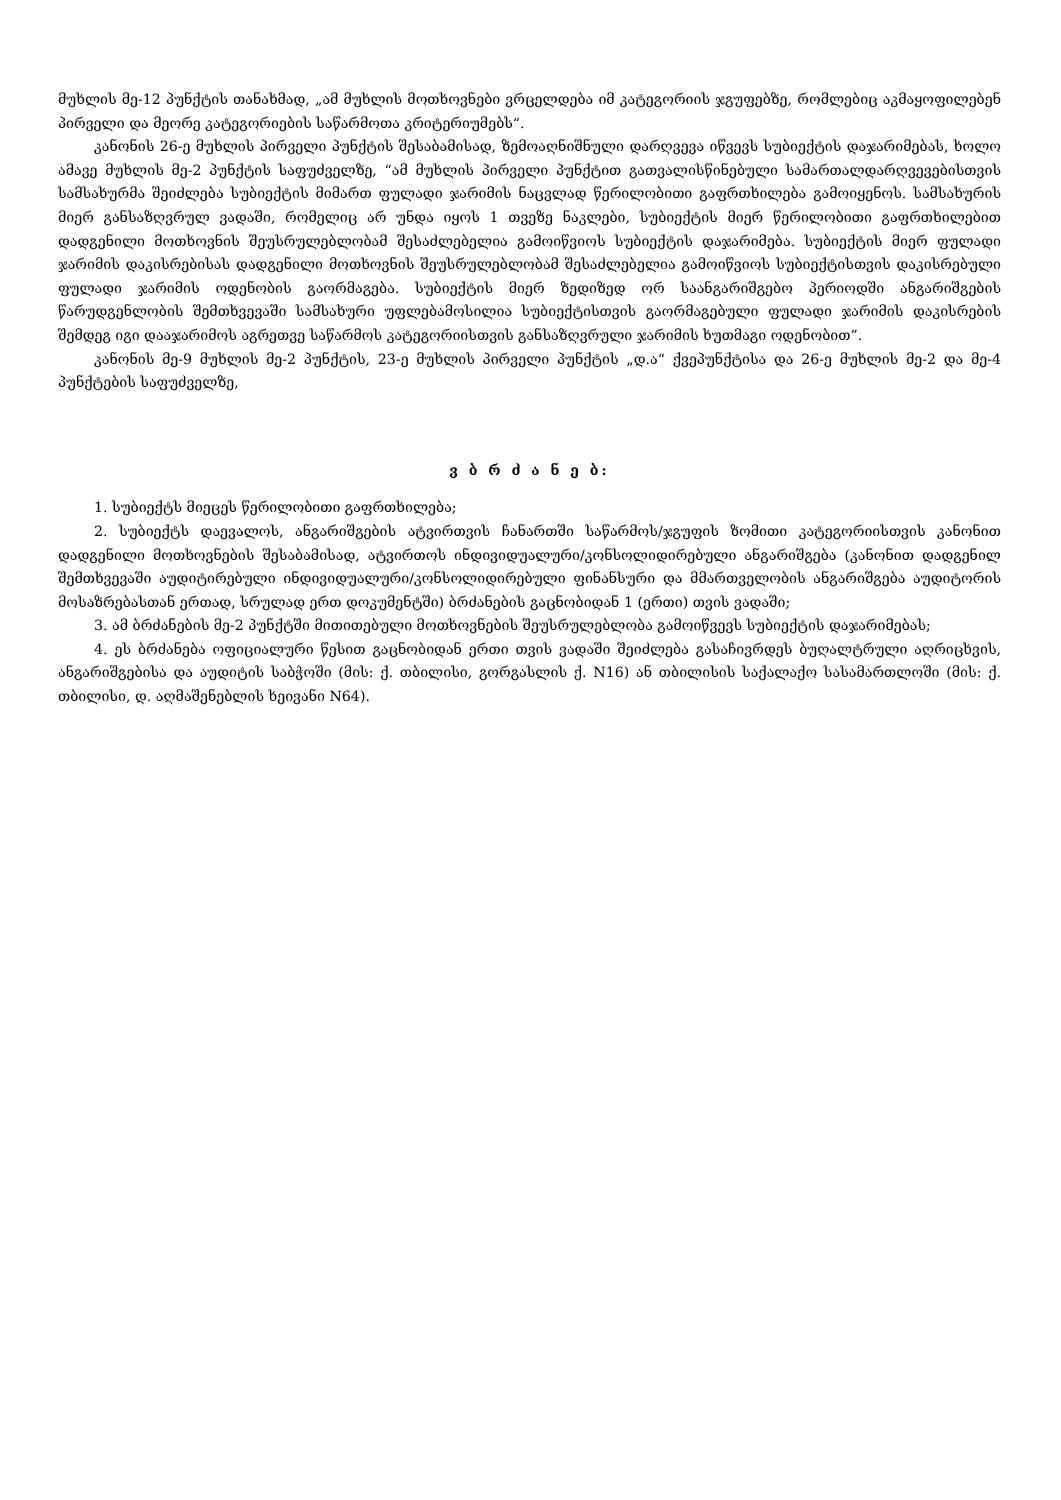მუხლის მე-12 პუნქტის თანახმად, „ამ მუხლის მოთხოვნები ვრცელდება იმ კატეგორიის ჯგუფებზე, რომლებიც აკმაყოფილებენ პირველი და მეორე კატეგორიების საწარმოთა კრიტერიუმებს“.
კანონის 26-ე მუხლის პირველი პუნქტის შესაბამისად, ზემოაღნიშნული დარღვევა იწვევს სუბიექტის დაჯარიმებას, ხოლო ამავე მუხლის მე-2 პუნქტის საფუძველზე, “ამ მუხლის პირველი პუნქტით გათვალისწინებული სამართალდარღვევებისთვის სამსახურმა შეიძლება სუბიექტის მიმართ ფულადი ჯარიმის ნაცვლად წერილობითი გაფრთხილება გამოიყენოს. სამსახურის მიერ განსაზღვრულ ვადაში, რომელიც არ უნდა იყოს 1 თვეზე ნაკლები, სუბიექტის მიერ წერილობითი გაფრთხილებით დადგენილი მოთხოვნის შეუსრულებლობამ შესაძლებელია გამოიწვიოს სუბიექტის დაჯარიმება. სუბიექტის მიერ ფულადი ჯარიმის დაკისრებისას დადგენილი მოთხოვნის შეუსრულებლობამ შესაძლებელია გამოიწვიოს სუბიექტისთვის დაკისრებული ფულადი ჯარიმის ოდენობის გაორმაგება. სუბიექტის მიერ ზედიზედ ორ საანგარიშგებო პერიოდში ანგარიშგების წარუდგენლობის შემთხვევაში სამსახური უფლებამოსილია სუბიექტისთვის გაორმაგებული ფულადი ჯარიმის დაკისრების შემდეგ იგი დააჯარიმოს აგრეთვე საწარმოს კატეგორიისთვის განსაზღვრული ჯარიმის ხუთმაგი ოდენობით”.
კანონის მე-9 მუხლის მე-2 პუნქტის, 23-ე მუხლის პირველი პუნქტის „დ.ა“ ქვეპუნქტისა და 26-ე მუხლის მე-2 და მე-4 პუნქტების საფუძველზე,
ვ ბ რ ძ ა ნ ე ბ:
1. სუბიექტს მიეცეს წერილობითი გაფრთხილება;
2. სუბიექტს დაევალოს, ანგარიშგების ატვირთვის ჩანართში საწარმოს/ჯგუფის ზომითი კატეგორიისთვის კანონით დადგენილი მოთხოვნების შესაბამისად, ატვირთოს ინდივიდუალური/კონსოლიდირებული ანგარიშგება (კანონით დადგენილ შემთხვევაში აუდიტირებული ინდივიდუალური/კონსოლიდირებული ფინანსური და მმართველობის ანგარიშგება აუდიტორის მოსაზრებასთან ერთად, სრულად ერთ დოკუმენტში) ბრძანების გაცნობიდან 1 (ერთი) თვის ვადაში;
3. ამ ბრძანების მე-2 პუნქტში მითითებული მოთხოვნების შეუსრულებლობა გამოიწვევს სუბიექტის დაჯარიმებას;
4. ეს ბრძანება ოფიციალური წესით გაცნობიდან ერთი თვის ვადაში შეიძლება გასაჩივრდეს ბუღალტრული აღრიცხვის, ანგარიშგებისა და აუდიტის საბჭოში (მის: ქ. თბილისი, გორგასლის ქ. N16) ან თბილისის საქალაქო სასამართლოში (მის: ქ. თბილისი, დ. აღმაშენებლის ხეივანი N64).